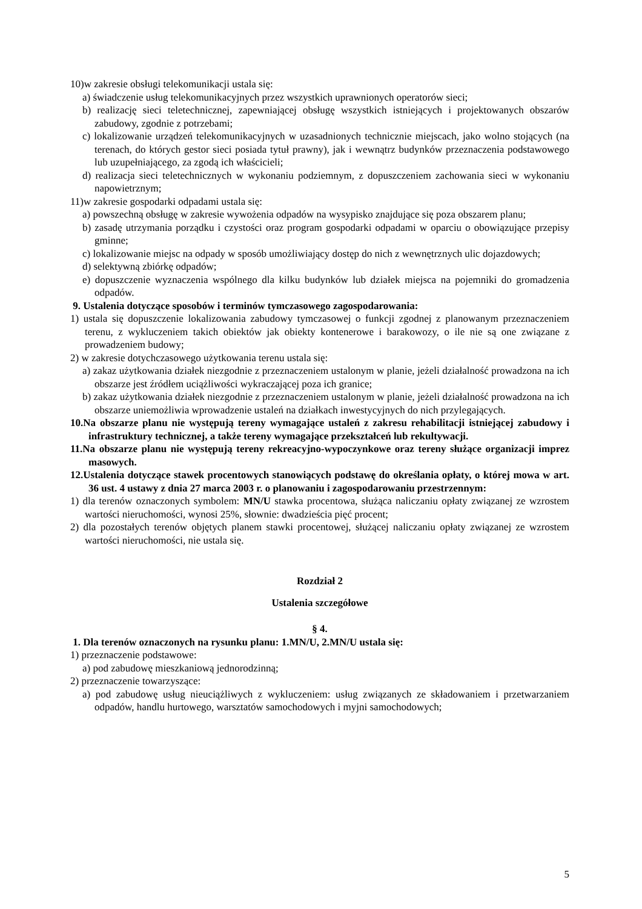10)w zakresie obsługi telekomunikacji ustala się:
a) świadczenie usług telekomunikacyjnych przez wszystkich uprawnionych operatorów sieci;
b) realizację sieci teletechnicznej, zapewniającej obsługę wszystkich istniejących i projektowanych obszarów zabudowy, zgodnie z potrzebami;
c) lokalizowanie urządzeń telekomunikacyjnych w uzasadnionych technicznie miejscach, jako wolno stojących (na terenach, do których gestor sieci posiada tytuł prawny), jak i wewnątrz budynków przeznaczenia podstawowego lub uzupełniającego, za zgodą ich właścicieli;
d) realizacja sieci teletechnicznych w wykonaniu podziemnym, z dopuszczeniem zachowania sieci w wykonaniu napowietrznym;
11)w zakresie gospodarki odpadami ustala się:
a) powszechną obsługę w zakresie wywożenia odpadów na wysypisko znajdujące się poza obszarem planu;
b) zasadę utrzymania porządku i czystości oraz program gospodarki odpadami w oparciu o obowiązujące przepisy gminne;
c) lokalizowanie miejsc na odpady w sposób umożliwiający dostęp do nich z wewnętrznych ulic dojazdowych;
d) selektywną zbiórkę odpadów;
e) dopuszczenie wyznaczenia wspólnego dla kilku budynków lub działek miejsca na pojemniki do gromadzenia odpadów.
9. Ustalenia dotyczące sposobów i terminów tymczasowego zagospodarowania:
1) ustala się dopuszczenie lokalizowania zabudowy tymczasowej o funkcji zgodnej z planowanym przeznaczeniem terenu, z wykluczeniem takich obiektów jak obiekty kontenerowe i barakowozy, o ile nie są one związane z prowadzeniem budowy;
2) w zakresie dotychczasowego użytkowania terenu ustala się:
a) zakaz użytkowania działek niezgodnie z przeznaczeniem ustalonym w planie, jeżeli działalność prowadzona na ich obszarze jest źródłem uciążliwości wykraczającej poza ich granice;
b) zakaz użytkowania działek niezgodnie z przeznaczeniem ustalonym w planie, jeżeli działalność prowadzona na ich obszarze uniemożliwia wprowadzenie ustaleń na działkach inwestycyjnych do nich przylegających.
10.Na obszarze planu nie występują tereny wymagające ustaleń z zakresu rehabilitacji istniejącej zabudowy i infrastruktury technicznej, a także tereny wymagające przekształceń lub rekultywacji.
11.Na obszarze planu nie występują tereny rekreacyjno-wypoczynkowe oraz tereny służące organizacji imprez masowych.
12.Ustalenia dotyczące stawek procentowych stanowiących podstawę do określania opłaty, o której mowa w art. 36 ust. 4 ustawy z dnia 27 marca 2003 r. o planowaniu i zagospodarowaniu przestrzennym:
1) dla terenów oznaczonych symbolem: MN/U stawka procentowa, służąca naliczaniu opłaty związanej ze wzrostem wartości nieruchomości, wynosi 25%, słownie: dwadzieścia pięć procent;
2) dla pozostałych terenów objętych planem stawki procentowej, służącej naliczaniu opłaty związanej ze wzrostem wartości nieruchomości, nie ustala się.
Rozdział 2
Ustalenia szczegółowe
§ 4.
1. Dla terenów oznaczonych na rysunku planu: 1.MN/U, 2.MN/U ustala się:
1) przeznaczenie podstawowe:
a) pod zabudowę mieszkaniową jednorodzinną;
2) przeznaczenie towarzyszące:
a) pod zabudowę usług nieuciążliwych z wykluczeniem: usług związanych ze składowaniem i przetwarzaniem odpadów, handlu hurtowego, warsztatów samochodowych i myjni samochodowych;
5